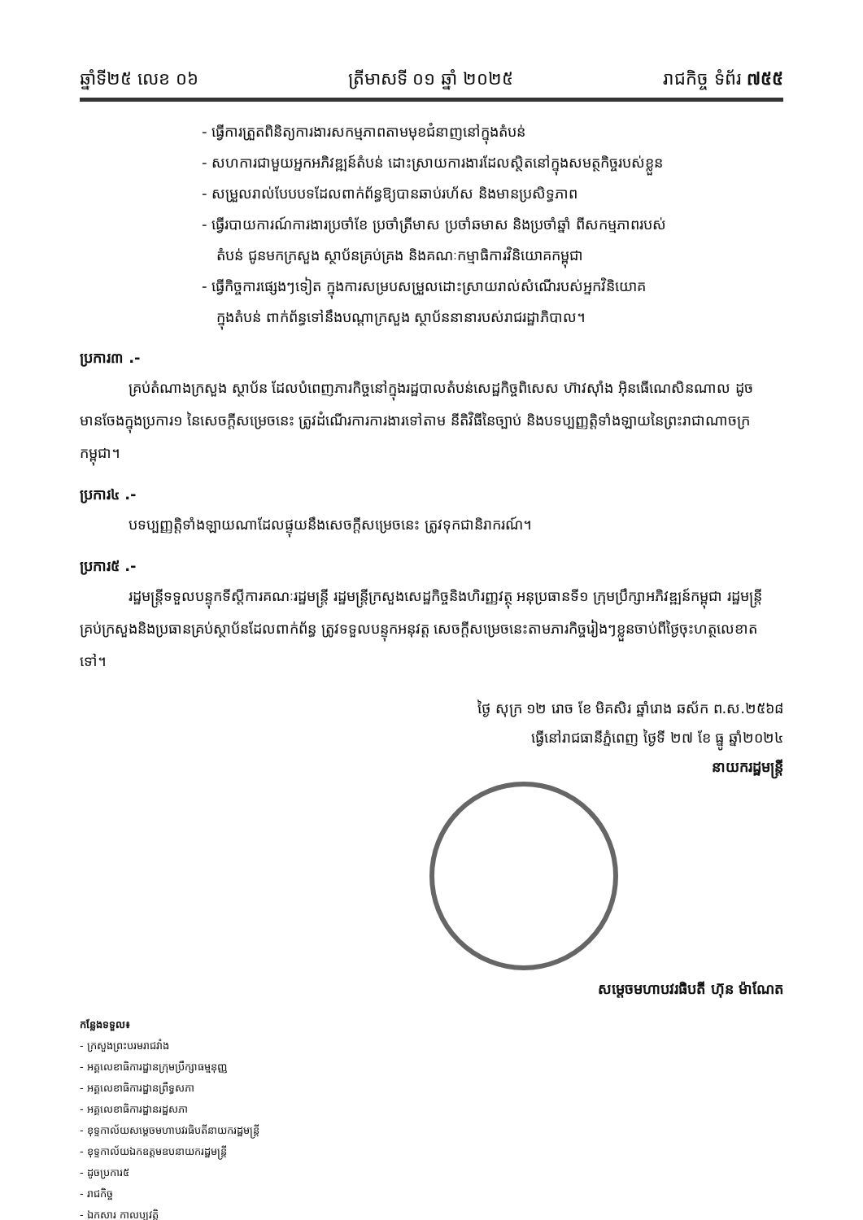ឆ្នាំទី២៥ លេខ ០៦ ត្រីមាសទី ០១ ឆ្នាំ ២០២៥ រាជកិច្ច ទំព័រ ៧៥៥
- ធ្វើការត្រួតពិនិត្យការងារសកម្មភាពតាមមុខជំនាញនៅក្នុងតំបន់
- សហការជាមួយអ្នកអភិវឌ្ឍន៍តំបន់ ដោះស្រាយការងារដែលស្ថិតនៅក្នុងសមត្ថកិច្ចរបស់ខ្លួន
- សម្រួលរាល់បែបបទដែលពាក់ព័ន្ធឱ្យបានឆាប់រហ័ស និងមានប្រសិទ្ធភាព
- ធ្វើរបាយការណ៍ការងារប្រចាំខែ ប្រចាំត្រីមាស ប្រចាំឆមាស និងប្រចាំឆ្នាំ ពីសកម្មភាពរបស់
តំបន់ ជូនមកក្រសួង ស្ថាប័នគ្រប់គ្រង និងគណៈកម្មាធិការវិនិយោគកម្ពុជា
- ធ្វើកិច្ចការផ្សេងៗទៀត ក្នុងការសម្របសម្រួលដោះស្រាយរាល់សំណើរបស់អ្នកវិនិយោគ
ក្នុងតំបន់ ពាក់ព័ន្ធទៅនឹងបណ្ដាក្រសួង ស្ថាប័ននានារបស់រាជរដ្ឋាភិបាល។
ប្រការ៣ .-
គ្រប់តំណាងក្រសួង ស្ថាប័ន ដែលបំពេញភារកិច្ចនៅក្នុងរដ្ឋបាលតំបន់សេដ្ឋកិច្ចពិសេស ហ៊ាវស៊ាំង អ៊ិនធើណេសិនណាល ដូចមានចែងក្នុងប្រការ១ នៃសេចក្ដីសម្រេចនេះ ត្រូវដំណើរការការងារទៅតាម នីតិវិធីនៃច្បាប់ និងបទប្បញ្ញត្តិទាំងឡាយនៃព្រះរាជាណាចក្រកម្ពុជា។
ប្រការ៤ .-
បទប្បញ្ញត្តិទាំងឡាយណាដែលផ្ទុយនឹងសេចក្ដីសម្រេចនេះ ត្រូវទុកជានិរាករណ៍។
ប្រការ៥ .-
រដ្ឋមន្ត្រីទទួលបន្ទុកទីស្ដីការគណៈរដ្ឋមន្ត្រី រដ្ឋមន្ត្រីក្រសួងសេដ្ឋកិច្ចនិងហិរញ្ញវត្ថុ អនុប្រធានទី១ ក្រុមប្រឹក្សាអភិវឌ្ឍន៍កម្ពុជា រដ្ឋមន្ត្រីគ្រប់ក្រសួងនិងប្រធានគ្រប់ស្ថាប័នដែលពាក់ព័ន្ធ ត្រូវទទួលបន្ទុកអនុវត្ត សេចក្ដីសម្រេចនេះតាមភារកិច្ចរៀងៗខ្លួនចាប់ពីថ្ងៃចុះហត្ថលេខាតទៅ។
ថ្ងៃ សុក្រ ១២ រោច ខែ មិគសិរ ឆ្នាំរោង ឆស័ក ព.ស.២៥៦៨
ធ្វើនៅរាជធានីភ្នំពេញ ថ្ងៃទី ២៧ ខែ ធ្នូ ឆ្នាំ២០២៤
នាយករដ្ឋមន្ត្រី
សម្ដេចមហាបវរធិបតី ហ៊ុន ម៉ាណែត
កន្លែងទទួល៖
- ក្រសួងព្រះបរមរាជវាំង
- អគ្គលេខាធិការដ្ឋានក្រុមប្រឹក្សាធម្មនុញ្ញ
- អគ្គលេខាធិការដ្ឋានព្រឹទ្ធសភា
- អគ្គលេខាធិការដ្ឋានរដ្ឋសភា
- ខុទ្ទកាល័យសម្ដេចមហាបវរធិបតីនាយករដ្ឋមន្ត្រី
- ខុទ្ទកាល័យឯកឧត្តមឧបនាយករដ្ឋមន្ត្រី
- ដូចប្រការ៥
- រាជកិច្ច
- ឯកសារ កាលប្បវត្តិ